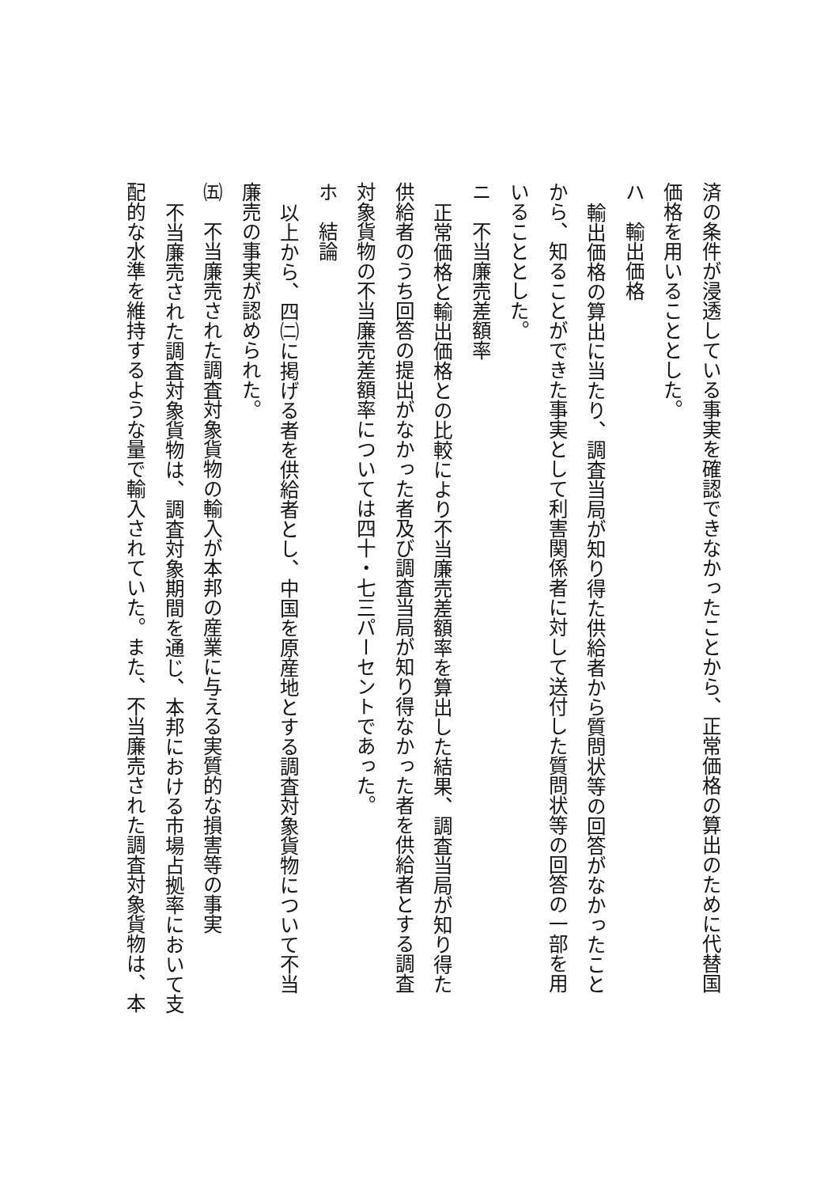済の条件が浸透している事実を確認できなかったことから、正常価格の算出のために代替国
価格を用いることとした。
ハ　輸出価格
輸出価格の算出に当たり、調査当局が知り得た供給者から質問状等の回答がなかったこと
から、知ることができた事実として利害関係者に対して送付した質問状等の回答の一部を用
いることとした。
ニ　不当廉売差額率
正常価格と輸出価格との比較により不当廉売差額率を算出した結果、調査当局が知り得た
供給者のうち回答の提出がなかった者及び調査当局が知り得なかった者を供給者とする調査
対象貨物の不当廉売差額率については四十・七三パーセントであった。
ホ　結論
以上から、四㈡に掲げる者を供給者とし、中国を原産地とする調査対象貨物について不当
廉売の事実が認められた。
㈤　不当廉売された調査対象貨物の輸入が本邦の産業に与える実質的な損害等の事実
不当廉売された調査対象貨物は、調査対象期間を通じ、本邦における市場占拠率において支
配的な水準を維持するような量で輸入されていた。また、不当廉売された調査対象貨物は、本